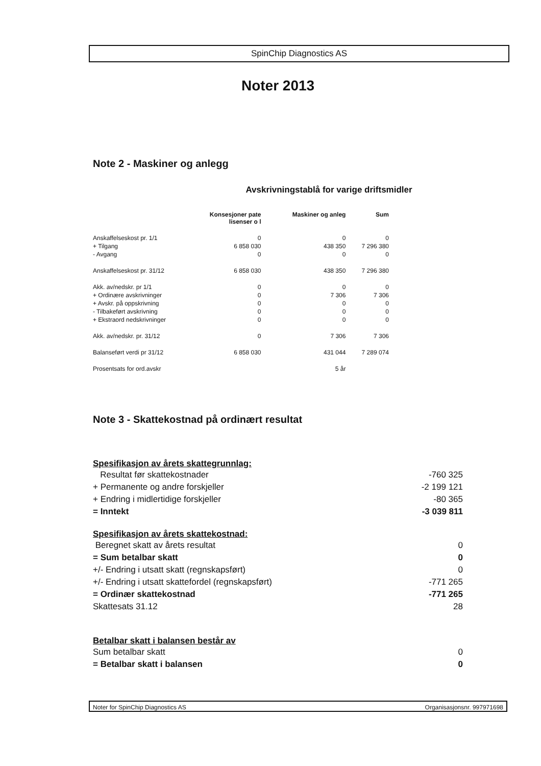SpinChip Diagnostics AS
Noter 2013
Note 2 - Maskiner og anlegg
Avskrivningstablå for varige driftsmidler
| | Konsesjoner pate lisenser o l | Maskiner og anleg | Sum |
| Anskaffelseskost pr. 1/1 | 0 | 0 | 0 |
| + Tilgang | 6 858 030 | 438 350 | 7 296 380 |
| - Avgang | 0 | 0 | 0 |
| Anskaffelseskost pr. 31/12 | 6 858 030 | 438 350 | 7 296 380 |
| Akk. av/nedskr. pr 1/1 | 0 | 0 | 0 |
| + Ordinære avskrivninger | 0 | 7 306 | 7 306 |
| + Avskr. på oppskrivning | 0 | 0 | 0 |
| - Tilbakeført avskrivning | 0 | 0 | 0 |
| + Ekstraord nedskrivninger | 0 | 0 | 0 |
| Akk. av/nedskr. pr. 31/12 | 0 | 7 306 | 7 306 |
| Balanseført verdi pr 31/12 | 6 858 030 | 431 044 | 7 289 074 |
| Prosentsats for ord.avskr | | 5 år | |
Note 3 - Skattekostnad på ordinært resultat
Spesifikasjon av årets skattegrunnlag:
| Resultat før skattekostnader | -760 325 |
| + Permanente og andre forskjeller | -2 199 121 |
| + Endring i midlertidige forskjeller | -80 365 |
| = Inntekt | -3 039 811 |
Spesifikasjon av årets skattekostnad:
| Beregnet skatt av årets resultat | 0 |
| = Sum betalbar skatt | 0 |
| +/- Endring i utsatt skatt (regnskapsført) | 0 |
| +/- Endring i utsatt skattefordel (regnskapsført) | -771 265 |
| = Ordinær skattekostnad | -771 265 |
| Skattesats 31.12 | 28 |
Betalbar skatt i balansen består av
| Sum betalbar skatt | 0 |
| = Betalbar skatt i balansen | 0 |
Noter for SpinChip Diagnostics AS Organisasjonsnr. 997971698